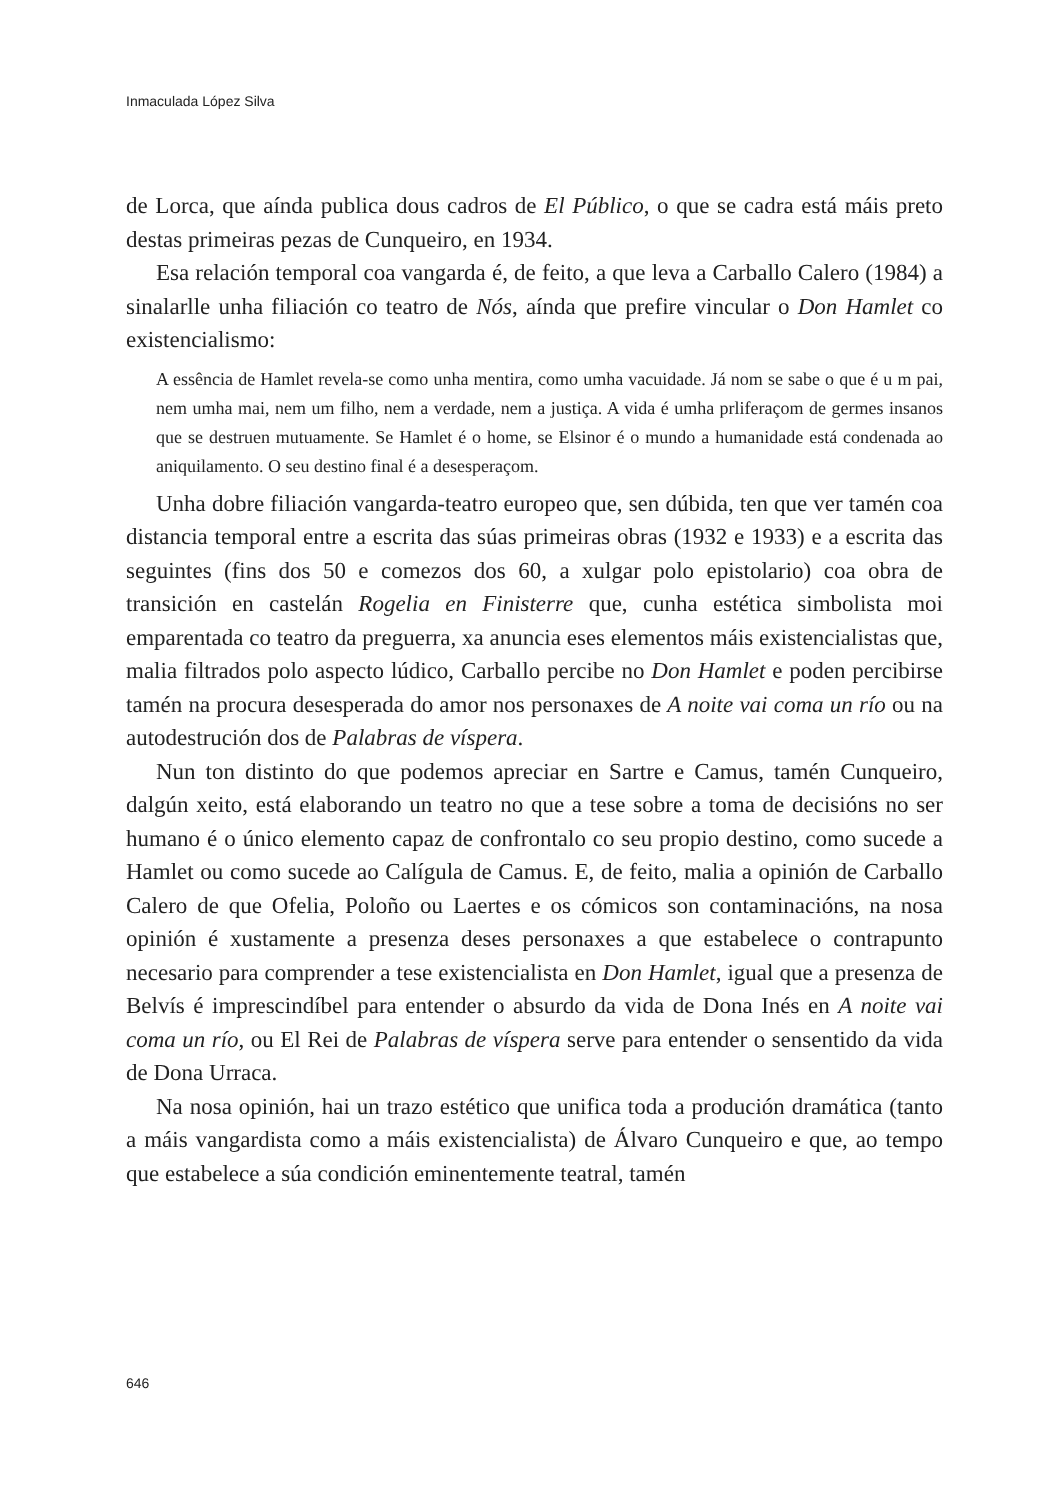Inmaculada López Silva
de Lorca, que aínda publica dous cadros de El Público, o que se cadra está máis preto destas primeiras pezas de Cunqueiro, en 1934.
Esa relación temporal coa vangarda é, de feito, a que leva a Carballo Calero (1984) a sinalarlle unha filiación co teatro de Nós, aínda que prefire vincular o Don Hamlet co existencialismo:
A essência de Hamlet revela-se como unha mentira, como umha vacuidade. Já nom se sabe o que é u m pai, nem umha mai, nem um filho, nem a verdade, nem a justiça. A vida é umha prliferaçom de germes insanos que se destruen mutuamente. Se Hamlet é o home, se Elsinor é o mundo a humanidade está condenada ao aniquilamento. O seu destino final é a desesperaçom.
Unha dobre filiación vangarda-teatro europeo que, sen dúbida, ten que ver tamén coa distancia temporal entre a escrita das súas primeiras obras (1932 e 1933) e a escrita das seguintes (fins dos 50 e comezos dos 60, a xulgar polo epistolario) coa obra de transición en castelán Rogelia en Finisterre que, cunha estética simbolista moi emparentada co teatro da preguerra, xa anuncia eses elementos máis existencialistas que, malia filtrados polo aspecto lúdico, Carballo percibe no Don Hamlet e poden percibirse tamén na procura desesperada do amor nos personaxes de A noite vai coma un río ou na autodestrución dos de Palabras de víspera.
Nun ton distinto do que podemos apreciar en Sartre e Camus, tamén Cunqueiro, dalgún xeito, está elaborando un teatro no que a tese sobre a toma de decisións no ser humano é o único elemento capaz de confrontalo co seu propio destino, como sucede a Hamlet ou como sucede ao Calígula de Camus. E, de feito, malia a opinión de Carballo Calero de que Ofelia, Poloño ou Laertes e os cómicos son contaminacións, na nosa opinión é xustamente a presenza deses personaxes a que estabelece o contrapunto necesario para comprender a tese existencialista en Don Hamlet, igual que a presenza de Belvís é imprescindíbel para entender o absurdo da vida de Dona Inés en A noite vai coma un río, ou El Rei de Palabras de víspera serve para entender o sensentido da vida de Dona Urraca.
Na nosa opinión, hai un trazo estético que unifica toda a produción dramática (tanto a máis vangardista como a máis existencialista) de Álvaro Cunqueiro e que, ao tempo que estabelece a súa condición eminentemente teatral, tamén
646